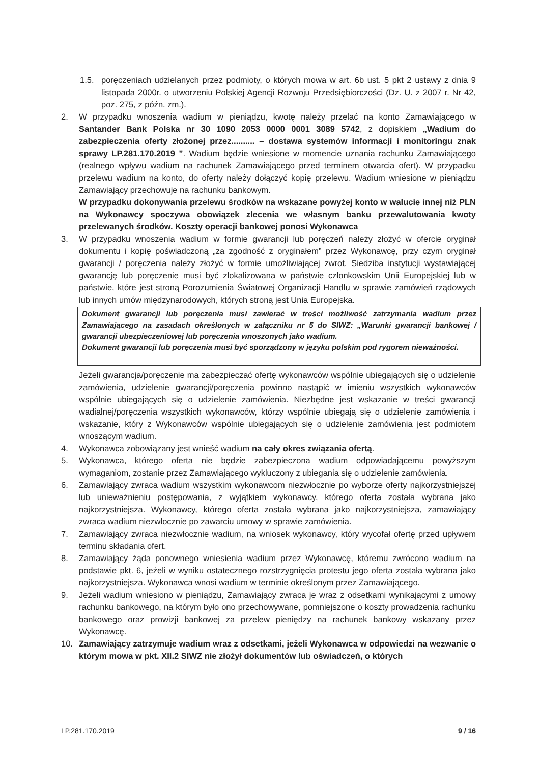1.5. poręczeniach udzielanych przez podmioty, o których mowa w art. 6b ust. 5 pkt 2 ustawy z dnia 9 listopada 2000r. o utworzeniu Polskiej Agencji Rozwoju Przedsiębiorczości (Dz. U. z 2007 r. Nr 42, poz. 275, z późn. zm.).
2. W przypadku wnoszenia wadium w pieniądzu, kwotę należy przelać na konto Zamawiającego w Santander Bank Polska nr 30 1090 2053 0000 0001 3089 5742, z dopiskiem „Wadium do zabezpieczenia oferty złożonej przez.......... – dostawa systemów informacji i monitoringu znak sprawy LP.281.170.2019 ”. Wadium będzie wniesione w momencie uznania rachunku Zamawiającego (realnego wpływu wadium na rachunek Zamawiającego przed terminem otwarcia ofert). W przypadku przelewu wadium na konto, do oferty należy dołączyć kopię przelewu. Wadium wniesione w pieniądzu Zamawiający przechowuje na rachunku bankowym.
W przypadku dokonywania przelewu środków na wskazane powyżej konto w walucie innej niż PLN na Wykonawcy spoczywa obowiązek zlecenia we własnym banku przewalutowania kwoty przelewanych środków. Koszty operacji bankowej ponosi Wykonawca
3. W przypadku wnoszenia wadium w formie gwarancji lub poręczeń należy złożyć w ofercie oryginał dokumentu i kopię poświadczoną „za zgodność z oryginałem” przez Wykonawcę, przy czym oryginał gwarancji / poręczenia należy złożyć w formie umożliwiającej zwrot. Siedziba instytucji wystawiającej gwarancję lub poręczenie musi być zlokalizowana w państwie członkowskim Unii Europejskiej lub w państwie, które jest stroną Porozumienia Światowej Organizacji Handlu w sprawie zamówień rządowych lub innych umów międzynarodowych, których stroną jest Unia Europejska.
Dokument gwarancji lub poręczenia musi zawierać w treści możliwość zatrzymania wadium przez Zamawiającego na zasadach określonych w załączniku nr 5 do SIWZ: „Warunki gwarancji bankowej / gwarancji ubezpieczeniowej lub poręczenia wnoszonych jako wadium.
Dokument gwarancji lub poręczenia musi być sporządzony w języku polskim pod rygorem nieważności.
Jeżeli gwarancja/poręczenie ma zabezpieczać ofertę wykonawców wspólnie ubiegających się o udzielenie zamówienia, udzielenie gwarancji/poręczenia powinno nastąpić w imieniu wszystkich wykonawców wspólnie ubiegających się o udzielenie zamówienia. Niezbędne jest wskazanie w treści gwarancji wadialnej/poręczenia wszystkich wykonawców, którzy wspólnie ubiegają się o udzielenie zamówienia i wskazanie, który z Wykonawców wspólnie ubiegających się o udzielenie zamówienia jest podmiotem wnoszącym wadium.
4. Wykonawca zobowiązany jest wnieść wadium na cały okres związania ofertą.
5. Wykonawca, którego oferta nie będzie zabezpieczona wadium odpowiadającemu powyższym wymaganiom, zostanie przez Zamawiającego wykluczony z ubiegania się o udzielenie zamówienia.
6. Zamawiający zwraca wadium wszystkim wykonawcom niezwłocznie po wyborze oferty najkorzystniejszej lub unieważnieniu postępowania, z wyjątkiem wykonawcy, którego oferta została wybrana jako najkorzystniejsza. Wykonawcy, którego oferta została wybrana jako najkorzystniejsza, zamawiający zwraca wadium niezwłocznie po zawarciu umowy w sprawie zamówienia.
7. Zamawiający zwraca niezwłocznie wadium, na wniosek wykonawcy, który wycofał ofertę przed upływem terminu składania ofert.
8. Zamawiający żąda ponownego wniesienia wadium przez Wykonawcę, któremu zwrócono wadium na podstawie pkt. 6, jeżeli w wyniku ostatecznego rozstrzygnięcia protestu jego oferta została wybrana jako najkorzystniejsza. Wykonawca wnosi wadium w terminie określonym przez Zamawiającego.
9. Jeżeli wadium wniesiono w pieniądzu, Zamawiający zwraca je wraz z odsetkami wynikającymi z umowy rachunku bankowego, na którym było ono przechowywane, pomniejszone o koszty prowadzenia rachunku bankowego oraz prowizji bankowej za przelew pieniędzy na rachunek bankowy wskazany przez Wykonawcę.
10. Zamawiający zatrzymuje wadium wraz z odsetkami, jeżeli Wykonawca w odpowiedzi na wezwanie o którym mowa w pkt. XII.2 SIWZ nie złożył dokumentów lub oświadczeń, o których
LP.281.170.2019 9 / 16